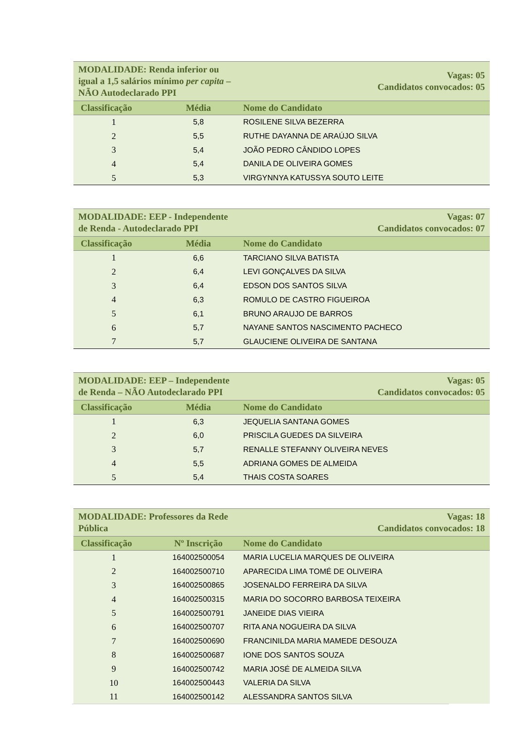| MODALIDADE: Renda inferior ou igual a 1,5 salários mínimo per capita – NÃO Autodeclarado PPI | | Vagas: 05 Candidatos convocados: 05 |
| Classificação | Média | Nome do Candidato |
| 1 | 5,8 | ROSILENE SILVA BEZERRA |
| 2 | 5,5 | RUTHE DAYANNA DE ARAÚJO SILVA |
| 3 | 5,4 | JOÃO PEDRO CÂNDIDO LOPES |
| 4 | 5,4 | DANILA DE OLIVEIRA GOMES |
| 5 | 5,3 | VIRGYNNYA KATUSSYA SOUTO LEITE |
| MODALIDADE: EEP - Independente de Renda - Autodeclarado PPI | | Vagas: 07 Candidatos convocados: 07 |
| Classificação | Média | Nome do Candidato |
| 1 | 6,6 | TARCIANO SILVA BATISTA |
| 2 | 6,4 | LEVI GONÇALVES DA SILVA |
| 3 | 6,4 | EDSON DOS SANTOS SILVA |
| 4 | 6,3 | ROMULO DE CASTRO FIGUEIROA |
| 5 | 6,1 | BRUNO ARAUJO DE BARROS |
| 6 | 5,7 | NAYANE SANTOS NASCIMENTO PACHECO |
| 7 | 5,7 | GLAUCIENE OLIVEIRA DE SANTANA |
| MODALIDADE: EEP – Independente de Renda – NÃO Autodeclarado PPI | | Vagas: 05 Candidatos convocados: 05 |
| Classificação | Média | Nome do Candidato |
| 1 | 6,3 | JEQUELIA SANTANA GOMES |
| 2 | 6,0 | PRISCILA GUEDES DA SILVEIRA |
| 3 | 5,7 | RENALLE STEFANNY OLIVEIRA NEVES |
| 4 | 5,5 | ADRIANA GOMES DE ALMEIDA |
| 5 | 5,4 | THAIS COSTA SOARES |
| MODALIDADE: Professores da Rede Pública | | Vagas: 18 Candidatos convocados: 18 |
| Classificação | Nº Inscrição | Nome do Candidato |
| 1 | 164002500054 | MARIA LUCELIA MARQUES DE OLIVEIRA |
| 2 | 164002500710 | APARECIDA LIMA TOMÉ DE OLIVEIRA |
| 3 | 164002500865 | JOSENALDO FERREIRA DA SILVA |
| 4 | 164002500315 | MARIA DO SOCORRO BARBOSA TEIXEIRA |
| 5 | 164002500791 | JANEIDE DIAS VIEIRA |
| 6 | 164002500707 | RITA ANA NOGUEIRA DA SILVA |
| 7 | 164002500690 | FRANCINILDA MARIA MAMEDE DESOUZA |
| 8 | 164002500687 | IONE DOS SANTOS SOUZA |
| 9 | 164002500742 | MARIA JOSÉ DE ALMEIDA SILVA |
| 10 | 164002500443 | VALERIA DA SILVA |
| 11 | 164002500142 | ALESSANDRA SANTOS SILVA |